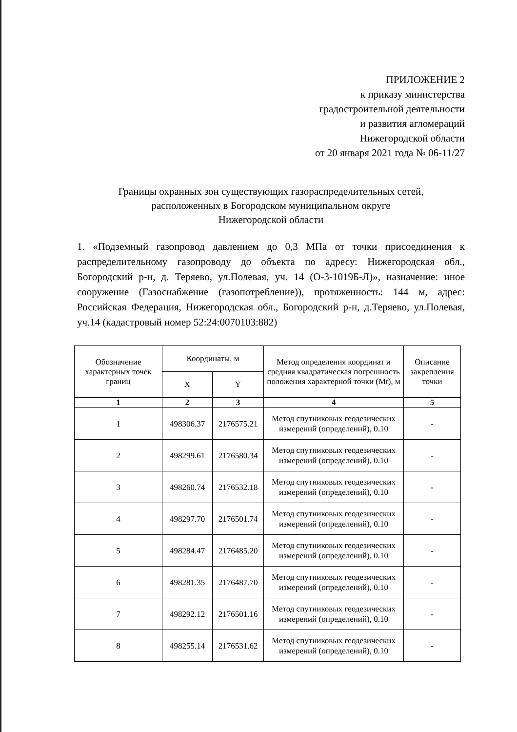ПРИЛОЖЕНИЕ 2
к приказу министерства
градостроительной деятельности
и развития агломераций
Нижегородской области
от 20 января 2021 года № 06-11/27
Границы охранных зон существующих газораспределительных сетей,
расположенных в Богородском муниципальном округе
Нижегородской области
1. «Подземный газопровод давлением до 0,3 МПа от точки присоединения к распределительному газопроводу до объекта по адресу: Нижегородская обл., Богородский р-н, д. Теряево, ул.Полевая, уч. 14 (О-3-1019Б-Л)», назначение: иное сооружение (Газоснабжение (газопотребление)), протяженность: 144 м, адрес: Российская Федерация, Нижегородская обл., Богородский р-н, д.Теряево, ул.Полевая, уч.14 (кадастровый номер 52:24:0070103:882)
| Обозначение характерных точек границ | Координаты, м | | Метод определения координат и средняя квадратическая погрешность положения характерной точки (Mt), м | Описание закрепления точки |
| --- | --- | --- | --- | --- |
| | X | Y | | |
| 1 | 2 | 3 | 4 | 5 |
| 1 | 498306.37 | 2176575.21 | Метод спутниковых геодезических измерений (определений), 0.10 | - |
| 2 | 498299.61 | 2176580.34 | Метод спутниковых геодезических измерений (определений), 0.10 | - |
| 3 | 498260.74 | 2176532.18 | Метод спутниковых геодезических измерений (определений), 0.10 | - |
| 4 | 498297.70 | 2176501.74 | Метод спутниковых геодезических измерений (определений), 0.10 | - |
| 5 | 498284.47 | 2176485.20 | Метод спутниковых геодезических измерений (определений), 0.10 | - |
| 6 | 498281.35 | 2176487.70 | Метод спутниковых геодезических измерений (определений), 0.10 | - |
| 7 | 498292.12 | 2176501.16 | Метод спутниковых геодезических измерений (определений), 0.10 | - |
| 8 | 498255.14 | 2176531.62 | Метод спутниковых геодезических измерений (определений), 0.10 | - |